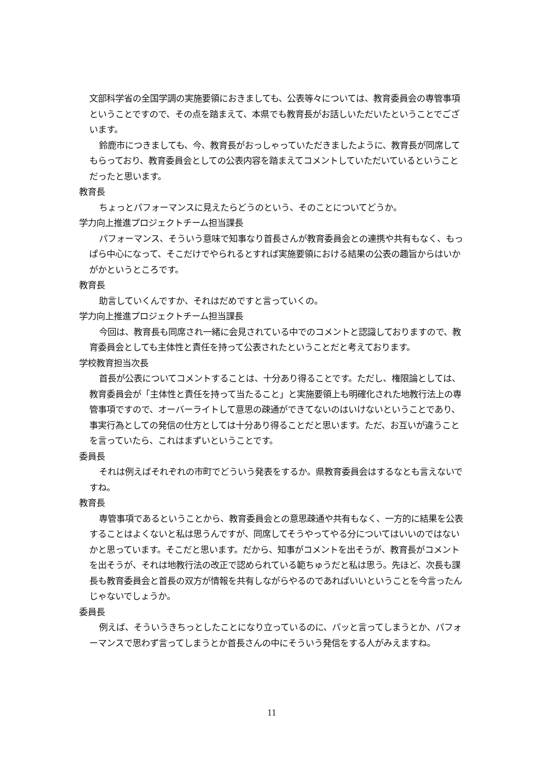文部科学省の全国学調の実施要領におきましても、公表等々については、教育委員会の専管事項ということですので、その点を踏まえて、本県でも教育長がお話しいただいたということでございます。
鈴鹿市につきましても、今、教育長がおっしゃっていただきましたように、教育長が同席してもらっており、教育委員会としての公表内容を踏まえてコメントしていただいているということだったと思います。
教育長
ちょっとパフォーマンスに見えたらどうのという、そのことについてどうか。
学力向上推進プロジェクトチーム担当課長
パフォーマンス、そういう意味で知事なり首長さんが教育委員会との連携や共有もなく、もっぱら中心になって、そこだけでやられるとすれば実施要領における結果の公表の趣旨からはいかがかというところです。
教育長
助言していくんですか、それはだめですと言っていくの。
学力向上推進プロジェクトチーム担当課長
今回は、教育長も同席され一緒に会見されている中でのコメントと認識しておりますので、教育委員会としても主体性と責任を持って公表されたということだと考えております。
学校教育担当次長
首長が公表についてコメントすることは、十分あり得ることです。ただし、権限論としては、教育委員会が「主体性と責任を持って当たること」と実施要領上も明確化された地教行法上の専管事項ですので、オーバーライトして意思の疎通ができてないのはいけないということであり、事実行為としての発信の仕方としては十分あり得ることだと思います。ただ、お互いが違うことを言っていたら、これはまずいということです。
委員長
それは例えばそれぞれの市町でどういう発表をするか。県教育委員会はするなとも言えないですね。
教育長
専管事項であるということから、教育委員会との意思疎通や共有もなく、一方的に結果を公表することはよくないと私は思うんですが、同席してそうやってやる分についてはいいのではないかと思っています。そこだと思います。だから、知事がコメントを出そうが、教育長がコメントを出そうが、それは地教行法の改正で認められている範ちゅうだと私は思う。先ほど、次長も課長も教育委員会と首長の双方が情報を共有しながらやるのであればいいということを今言ったんじゃないでしょうか。
委員長
例えば、そういうきちっとしたことになり立っているのに、パッと言ってしまうとか、パフォーマンスで思わず言ってしまうとか首長さんの中にそういう発信をする人がみえますね。
11